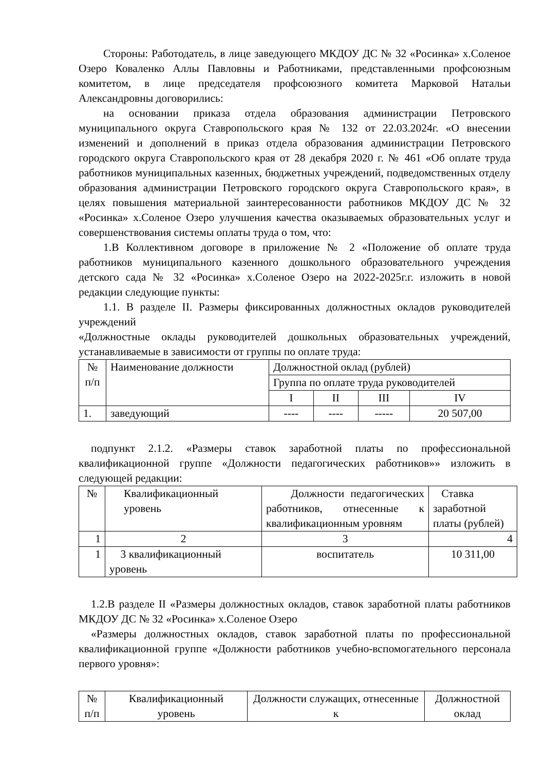Стороны: Работодатель, в лице заведующего МКДОУ ДС № 32 «Росинка» х.Соленое Озеро Коваленко Аллы Павловны и Работниками, представленными профсоюзным комитетом, в лице председателя профсоюзного комитета Марковой Натальи Александровны договорились:
на основании приказа отдела образования администрации Петровского муниципального округа Ставропольского края № 132 от 22.03.2024г. «О внесении изменений и дополнений в приказ отдела образования администрации Петровского городского округа Ставропольского края от 28 декабря 2020 г. № 461 «Об оплате труда работников муниципальных казенных, бюджетных учреждений, подведомственных отделу образования администрации Петровского городского округа Ставропольского края», в целях повышения материальной заинтересованности работников МКДОУ ДС № 32 «Росинка» х.Соленое Озеро улучшения качества оказываемых образовательных услуг и совершенствования системы оплаты труда о том, что:
1.В Коллективном договоре в приложение № 2 «Положение об оплате труда работников муниципального казенного дошкольного образовательного учреждения детского сада № 32 «Росинка» х.Соленое Озеро на 2022-2025г.г. изложить в новой редакции следующие пункты:
1.1. В разделе II. Размеры фиксированных должностных окладов руководителей учреждений
«Должностные оклады руководителей дошкольных образовательных учреждений, устанавливаемые в зависимости от группы по оплате труда:
| № п/п | Наименование должности | Должностной оклад (рублей) | | | |
| | | Группа по оплате труда руководителей | | | |
| | | I | II | III | IV |
| 1. | заведующий | ---- | ---- | ----- | 20 507,00 |
подпункт 2.1.2. «Размеры ставок заработной платы по профессиональной квалификационной группе «Должности педагогических работников»» изложить в следующей редакции:
| № | Квалификационный уровень | Должности педагогических работников, отнесенные к квалификационным уровням | Ставка заработной платы (рублей) |
| 1 | 2 | 3 | 4 |
| 1 | 3 квалификационный уровень | воспитатель | 10 311,00 |
1.2.В разделе II «Размеры должностных окладов, ставок заработной платы работников МКДОУ ДС № 32 «Росинка» х.Соленое Озеро
«Размеры должностных окладов, ставок заработной платы по профессиональной квалификационной группе «Должности работников учебно-вспомогательного персонала первого уровня»:
| № п/п | Квалификационный уровень | Должности служащих, отнесенные к | Должностной оклад |